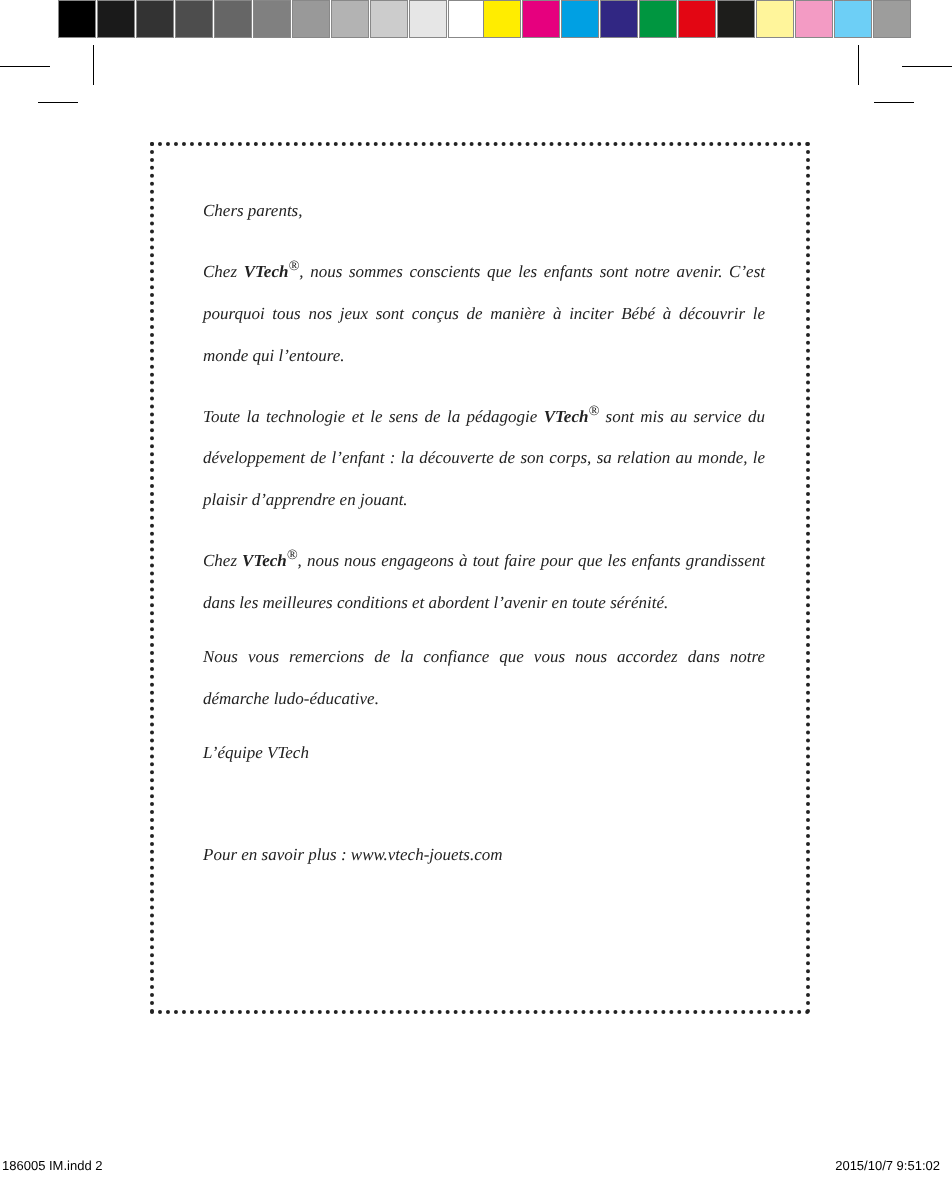Chers parents,
Chez VTech<sup>®</sup>, nous sommes conscients que les enfants sont notre avenir. C’est pourquoi tous nos jeux sont conçus de manière à inciter Bébé à découvrir le monde qui l’entoure.
Toute la technologie et le sens de la pédagogie VTech<sup>®</sup> sont mis au service du développement de l’enfant : la découverte de son corps, sa relation au monde, le plaisir d’apprendre en jouant.
Chez VTech<sup>®</sup>, nous nous engageons à tout faire pour que les enfants grandissent dans les meilleures conditions et abordent l’avenir en toute sérénité.
Nous vous remercions de la confiance que vous nous accordez dans notre démarche ludo-éducative.
L’équipe VTech
Pour en savoir plus : www.vtech-jouets.com
186005 IM.indd 2 2015/10/7 9:51:02